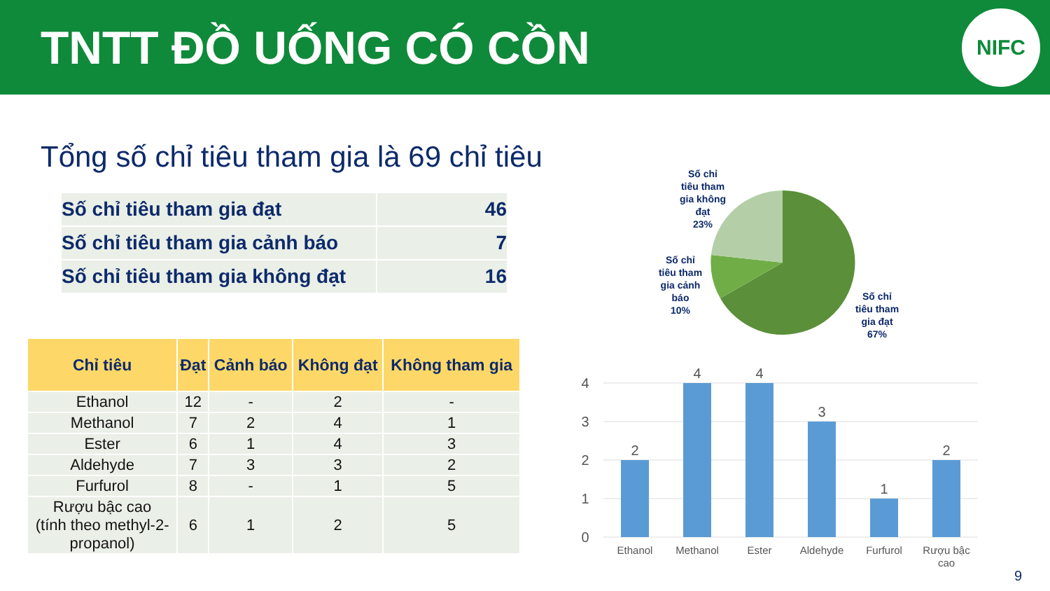TNTT ĐỒ UỐNG CÓ CỒN
NIFC
Tổng số chỉ tiêu tham gia là 69 chỉ tiêu
| Số chỉ tiêu tham gia đạt | 46 |
| Số chỉ tiêu tham gia cảnh báo | 7 |
| Số chỉ tiêu tham gia không đạt | 16 |
| Chỉ tiêu | Đạt | Cảnh báo | Không đạt | Không tham gia |
| --- | --- | --- | --- | --- |
| Ethanol | 12 | - | 2 | - |
| Methanol | 7 | 2 | 4 | 1 |
| Ester | 6 | 1 | 4 | 3 |
| Aldehyde | 7 | 3 | 3 | 2 |
| Furfurol | 8 | - | 1 | 5 |
| Rượu bậc cao (tính theo methyl-2- propanol) | 6 | 1 | 2 | 5 |
Số chỉ
tiêu tham
gia không
đạt
23%
Số chỉ
tiêu tham
gia cảnh
báo
10%
Số chỉ
tiêu tham
gia đạt
67%
4
3
2
1
0
2
4
4
3
1
2
Ethanol
Methanol
Ester
Aldehyde
Furfurol
Rượu bậc
cao
9